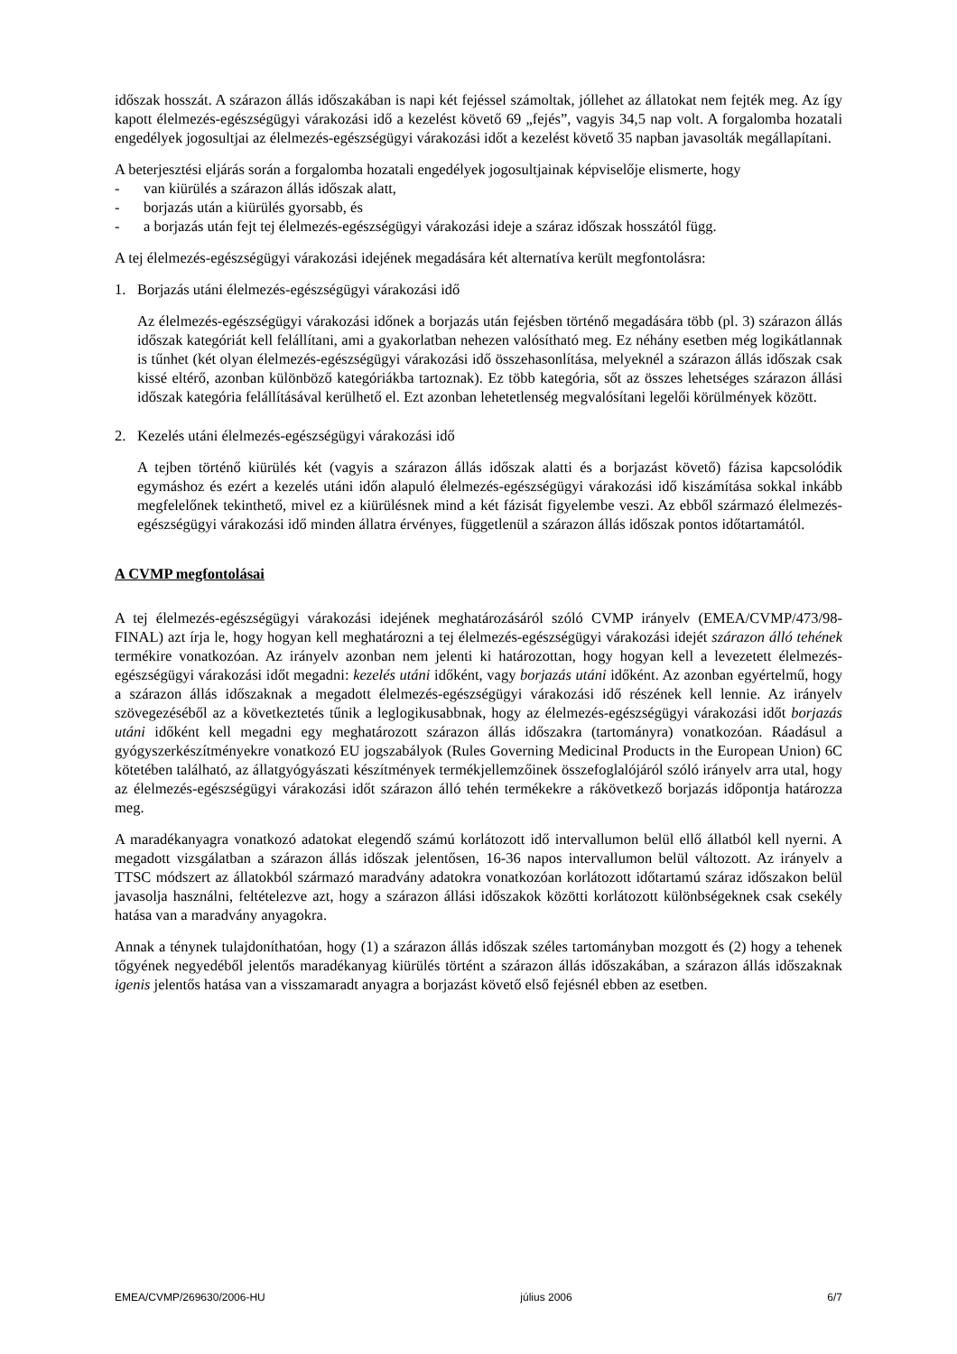időszak hosszát. A szárazon állás időszakában is napi két fejéssel számoltak, jóllehet az állatokat nem fejték meg. Az így kapott élelmezés-egészségügyi várakozási idő a kezelést követő 69 „fejés”, vagyis 34,5 nap volt. A forgalomba hozatali engedélyek jogosultjai az élelmezés-egészségügyi várakozási időt a kezelést követő 35 napban javasolták megállapítani.
A beterjesztési eljárás során a forgalomba hozatali engedélyek jogosultjainak képviselője elismerte, hogy
- van kiürülés a szárazon állás időszak alatt,
- borjazás után a kiürülés gyorsabb, és
- a borjazás után fejt tej élelmezés-egészségügyi várakozási ideje a száraz időszak hosszától függ.
A tej élelmezés-egészségügyi várakozási idejének megadására két alternatíva került megfontolásra:
1. Borjazás utáni élelmezés-egészségügyi várakozási idő
Az élelmezés-egészségügyi várakozási időnek a borjazás után fejésben történő megadására több (pl. 3) szárazon állás időszak kategóriát kell felállítani, ami a gyakorlatban nehezen valósítható meg. Ez néhány esetben még logikátlannak is tűnhet (két olyan élelmezés-egészségügyi várakozási idő összehasonlítása, melyeknél a szárazon állás időszak csak kissé eltérő, azonban különböző kategóriákba tartoznak). Ez több kategória, sőt az összes lehetséges szárazon állási időszak kategória felállításával kerülhető el. Ezt azonban lehetetlenség megvalósítani legelői körülmények között.
2. Kezelés utáni élelmezés-egészségügyi várakozási idő
A tejben történő kiürülés két (vagyis a szárazon állás időszak alatti és a borjazást követő) fázisa kapcsolódik egymáshoz és ezért a kezelés utáni időn alapuló élelmezés-egészségügyi várakozási idő kiszámítása sokkal inkább megfelelőnek tekinthető, mivel ez a kiürülésnek mind a két fázisát figyelembe veszi. Az ebből származó élelmezés-egészségügyi várakozási idő minden állatra érvényes, függetlenül a szárazon állás időszak pontos időtartamától.
A CVMP megfontolásai
A tej élelmezés-egészségügyi várakozási idejének meghatározásáról szóló CVMP irányelv (EMEA/CVMP/473/98-FINAL) azt írja le, hogy hogyan kell meghatározni a tej élelmezés-egészségügyi várakozási idejét szárazon álló tehének termékire vonatkozóan. Az irányelv azonban nem jelenti ki határozottan, hogy hogyan kell a levezetett élelmezés-egészségügyi várakozási időt megadni: kezelés utáni időként, vagy borjazás utáni időként. Az azonban egyértelmű, hogy a szárazon állás időszaknak a megadott élelmezés-egészségügyi várakozási idő részének kell lennie. Az irányelv szövegezéséből az a következtetés tűnik a leglogikusabbnak, hogy az élelmezés-egészségügyi várakozási időt borjazás utáni időként kell megadni egy meghatározott szárazon állás időszakra (tartományra) vonatkozóan. Ráadásul a gyógyszerkészítményekre vonatkozó EU jogszabályok (Rules Governing Medicinal Products in the European Union) 6C kötetében található, az állatgyógyászati készítmények termékjellemzőinek összefoglalójáról szóló irányelv arra utal, hogy az élelmezés-egészségügyi várakozási időt szárazon álló tehén termékekre a rákövetkező borjazás időpontja határozza meg.
A maradékanyagra vonatkozó adatokat elegendő számú korlátozott idő intervallumon belül ellő állatból kell nyerni. A megadott vizsgálatban a szárazon állás időszak jelentősen, 16-36 napos intervallumon belül változott. Az irányelv a TTSC módszert az állatokból származó maradvány adatokra vonatkozóan korlátozott időtartamú száraz időszakon belül javasolja használni, feltételezve azt, hogy a szárazon állási időszakok közötti korlátozott különbségeknek csak csekély hatása van a maradvány anyagokra.
Annak a ténynek tulajdoníthatóan, hogy (1) a szárazon állás időszak széles tartományban mozgott és (2) hogy a tehenek tőgyének negyedéből jelentős maradékanyag kiürülés történt a szárazon állás időszakában, a szárazon állás időszaknak igenis jelentős hatása van a visszamaradt anyagra a borjazást követő első fejésnél ebben az esetben.
EMEA/CVMP/269630/2006-HU július 2006 6/7